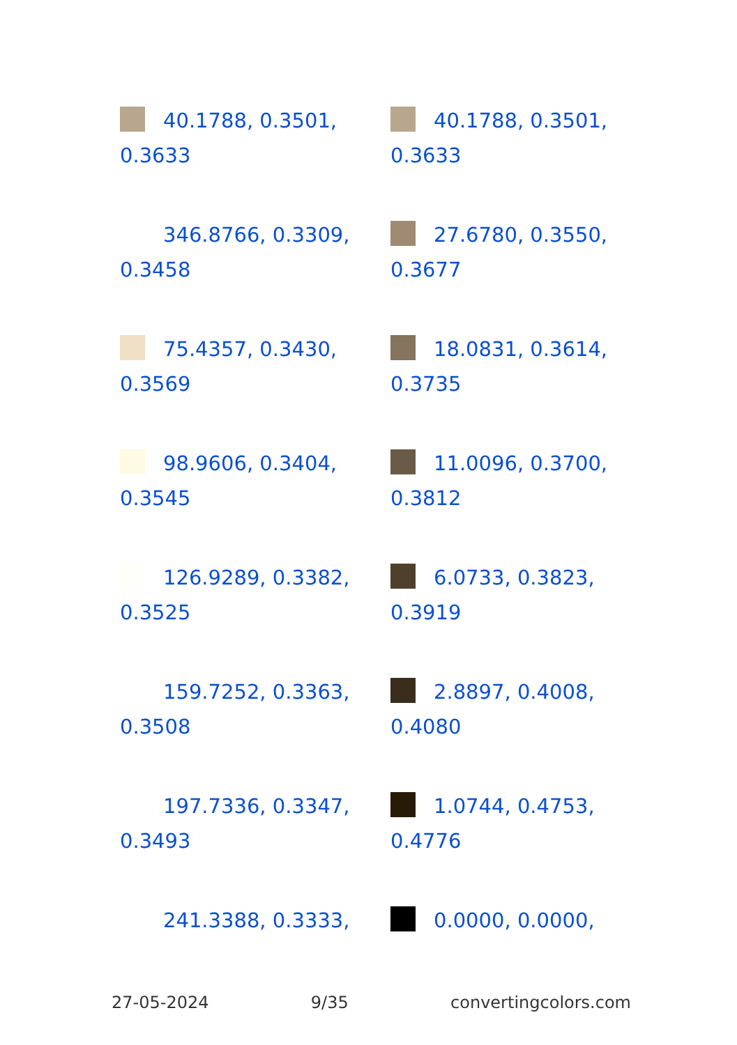40.1788, 0.3501,
0.3633
40.1788, 0.3501,
0.3633
346.8766, 0.3309,
0.3458
27.6780, 0.3550,
0.3677
75.4357, 0.3430,
0.3569
18.0831, 0.3614,
0.3735
98.9606, 0.3404,
0.3545
11.0096, 0.3700,
0.3812
126.9289, 0.3382,
0.3525
6.0733, 0.3823,
0.3919
159.7252, 0.3363,
0.3508
2.8897, 0.4008,
0.4080
197.7336, 0.3347,
0.3493
1.0744, 0.4753,
0.4776
241.3388, 0.3333,
0.0000, 0.0000,
27-05-2024 9/35 convertingcolors.com